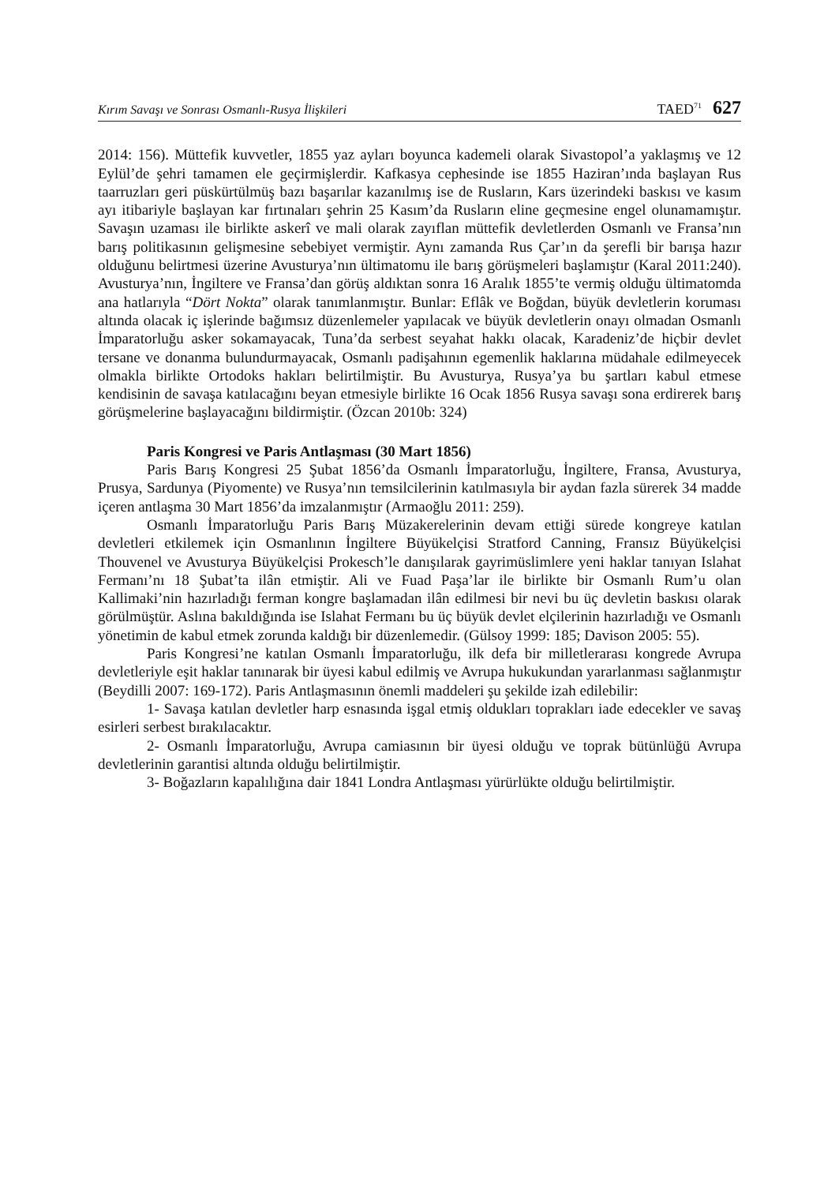Kırım Savaşı ve Sonrası Osmanlı-Rusya İlişkileri TAED<sup>71</sup> 627
2014: 156). Müttefik kuvvetler, 1855 yaz ayları boyunca kademeli olarak Sivastopol’a yaklaşmış ve 12 Eylül’de şehri tamamen ele geçirmişlerdir. Kafkasya cephesinde ise 1855 Haziran’ında başlayan Rus taarruzları geri püskürtülmüş bazı başarılar kazanılmış ise de Rusların, Kars üzerindeki baskısı ve kasım ayı itibariyle başlayan kar fırtınaları şehrin 25 Kasım’da Rusların eline geçmesine engel olunamamıştır. Savaşın uzaması ile birlikte askerî ve mali olarak zayıflan müttefik devletlerden Osmanlı ve Fransa’nın barış politikasının gelişmesine sebebiyet vermiştir. Aynı zamanda Rus Çar’ın da şerefli bir barışa hazır olduğunu belirtmesi üzerine Avusturya’nın ültimatomu ile barış görüşmeleri başlamıştır (Karal 2011:240). Avusturya’nın, İngiltere ve Fransa’dan görüş aldıktan sonra 16 Aralık 1855’te vermiş olduğu ültimatomda ana hatlarıyla “Dört Nokta” olarak tanımlanmıştır. Bunlar: Eflâk ve Boğdan, büyük devletlerin koruması altında olacak iç işlerinde bağımsız düzenlemeler yapılacak ve büyük devletlerin onayı olmadan Osmanlı İmparatorluğu asker sokamayacak, Tuna’da serbest seyahat hakkı olacak, Karadeniz’de hiçbir devlet tersane ve donanma bulundurmayacak, Osmanlı padişahının egemenlik haklarına müdahale edilmeyecek olmakla birlikte Ortodoks hakları belirtilmiştir. Bu Avusturya, Rusya’ya bu şartları kabul etmese kendisinin de savaşa katılacağını beyan etmesiyle birlikte 16 Ocak 1856 Rusya savaşı sona erdirerek barış görüşmelerine başlayacağını bildirmiştir. (Özcan 2010b: 324)
Paris Kongresi ve Paris Antlaşması (30 Mart 1856)
Paris Barış Kongresi 25 Şubat 1856’da Osmanlı İmparatorluğu, İngiltere, Fransa, Avusturya, Prusya, Sardunya (Piyomente) ve Rusya’nın temsilcilerinin katılmasıyla bir aydan fazla sürerek 34 madde içeren antlaşma 30 Mart 1856’da imzalanmıştır (Armaoğlu 2011: 259).
Osmanlı İmparatorluğu Paris Barış Müzakerelerinin devam ettiği sürede kongreye katılan devletleri etkilemek için Osmanlının İngiltere Büyükelçisi Stratford Canning, Fransız Büyükelçisi Thouvenel ve Avusturya Büyükelçisi Prokesch’le danışılarak gayrimüslimlere yeni haklar tanıyan Islahat Fermanı’nı 18 Şubat’ta ilân etmiştir. Ali ve Fuad Paşa’lar ile birlikte bir Osmanlı Rum’u olan Kallimaki’nin hazırladığı ferman kongre başlamadan ilân edilmesi bir nevi bu üç devletin baskısı olarak görülmüştür. Aslına bakıldığında ise Islahat Fermanı bu üç büyük devlet elçilerinin hazırladığı ve Osmanlı yönetimin de kabul etmek zorunda kaldığı bir düzenlemedir. (Gülsoy 1999: 185; Davison 2005: 55).
Paris Kongresi’ne katılan Osmanlı İmparatorluğu, ilk defa bir milletlerarası kongrede Avrupa devletleriyle eşit haklar tanınarak bir üyesi kabul edilmiş ve Avrupa hukukundan yararlanması sağlanmıştır (Beydilli 2007: 169-172). Paris Antlaşmasının önemli maddeleri şu şekilde izah edilebilir:
1- Savaşa katılan devletler harp esnasında işgal etmiş oldukları toprakları iade edecekler ve savaş esirleri serbest bırakılacaktır.
2- Osmanlı İmparatorluğu, Avrupa camiasının bir üyesi olduğu ve toprak bütünlüğü Avrupa devletlerinin garantisi altında olduğu belirtilmiştir.
3- Boğazların kapalılığına dair 1841 Londra Antlaşması yürürlükte olduğu belirtilmiştir.